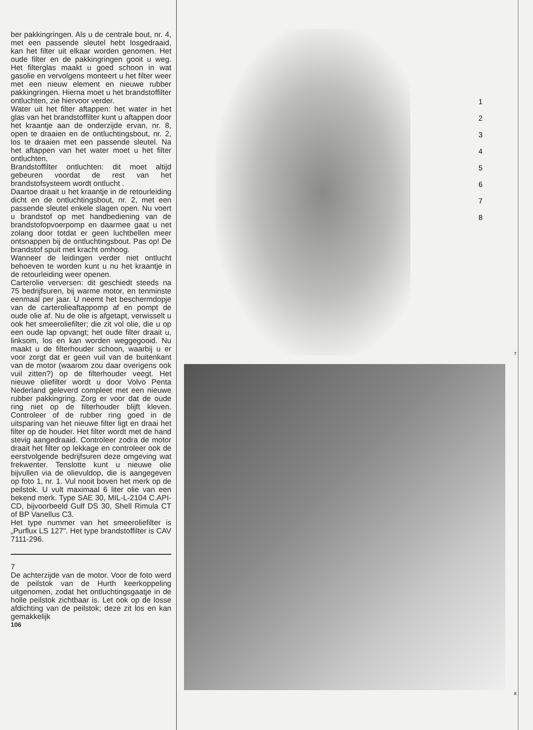ber pakkingringen. Als u de centrale bout, nr. 4, met een passende sleutel hebt losgedraaid, kan het filter uit elkaar worden genomen. Het oude filter en de pakkingringen gooit u weg. Het filterglas maakt u goed schoon in wat gasolie en vervolgens monteert u het filter weer met een nieuw element en nieuwe rubber pakkingringen. Hierna moet u het brandstoffilter ontluchten, zie hiervoor verder.
Water uit het filter aftappen: het water in het glas van het brandstoffilter kunt u aftappen door het kraantje aan de onderzijde ervan, nr. 8, open te draaien en de ontluchtingsbout, nr. 2, los te draaien met een passende sleutel. Na het aftappen van het water moet u het filter ontluchten.
Brandstoffilter ontluchten: dit moet altijd gebeuren voordat de rest van het brandstofsysteem wordt ontlucht .
Daartoe draait u het kraantje in de retourleiding dicht en de ontluchtingsbout, nr. 2, met een passende sleutel enkele slagen open. Nu voert u brandstof op met handbediening van de brandstofopvoerpomp en daarmee gaat u net zolang door totdat er geen luchtbellen meer ontsnappen bij de ontluchtingsbout. Pas op! De brandstof spuit met kracht omhoog.
Wanneer de leidingen verder niet ontlucht behoeven te worden kunt u nu het kraantje in de retourleiding weer openen.
Carterolie verversen: dit geschiedt steeds na 75 bedrijfsuren, bij warme motor, en tenminste eenmaal per jaar. U neemt het beschermdopje van de carterolieaftappomp af en pompt de oude olie af. Nu de olie is afgetapt, verwisselt u ook het smeeroliefilter; die zit vol olie, die u op een oude lap opvangt; het oude filter draait u, linksom, los en kan worden weggegooid. Nu maakt u de filterhouder schoon, waarbij u er voor zorgt dat er geen vuil van de buitenkant van de motor (waarom zou daar overigens ook vuil zitten?) op de filterhouder veegt. Het nieuwe oliefilter wordt u door Volvo Penta Nederland geleverd compleet met een nieuwe rubber pakkingring. Zorg er voor dat de oude ring niet op de filterhouder blijft kleven. Controleer of de rubber ring goed in de uitsparing van het nieuwe filter ligt en draai het filter op de houder. Het filter wordt met de hand stevig aangedraaid. Controleer zodra de motor draait het filter op lekkage en controleer ook de eerstvolgende bedrijfsuren deze omgeving wat frekwenter. Tenslotte kunt u nieuwe olie bijvullen via de olievuldop, die is aangegeven op foto 1, nr. 1. Vul nooit boven het merk op de peilstok. U vult maximaal 6 liter olie van een bekend merk. Type SAE 30, MIL-L-2104 C.API-CD, bijvoorbeeld Gulf DS 30, Shell Rimula CT of BP Vanellus C3.
Het type nummer van het smeeroliefilter is „Purflux LS 127". Het type brandstoffilter is CAV 7111-296.
7
De achterzijde van de motor. Voor de foto werd de peilstok van de Hurth keerkoppeling uitgenomen, zodat het ontluchtingsgaatje in de holle peilstok zichtbaar is. Let ook op de losse afdichting van de peilstok; deze zit los en kan gemakkelijk
106
1
2
3
4
5
6
7
8
7
8